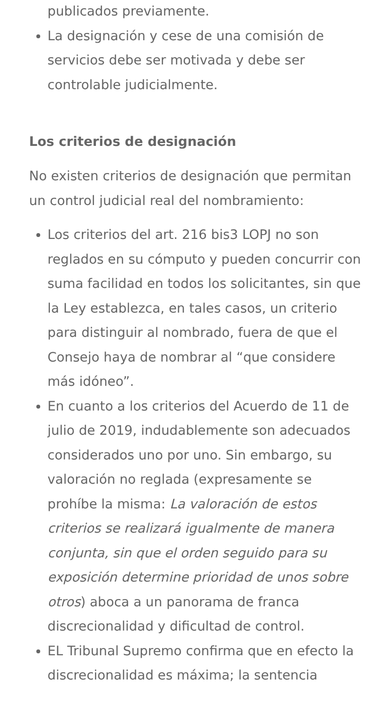publicados previamente.
La designación y cese de una comisión de servicios debe ser motivada y debe ser controlable judicialmente.
Los criterios de designación
No existen criterios de designación que permitan un control judicial real del nombramiento:
Los criterios del art. 216 bis3 LOPJ no son reglados en su cómputo y pueden concurrir con suma facilidad en todos los solicitantes, sin que la Ley establezca, en tales casos, un criterio para distinguir al nombrado, fuera de que el Consejo haya de nombrar al “que considere más idóneo”.
En cuanto a los criterios del Acuerdo de 11 de julio de 2019, indudablemente son adecuados considerados uno por uno. Sin embargo, su valoración no reglada (expresamente se prohíbe la misma: La valoración de estos criterios se realizará igualmente de manera conjunta, sin que el orden seguido para su exposición determine prioridad de unos sobre otros) aboca a un panorama de franca discrecionalidad y dificultad de control.
EL Tribunal Supremo confirma que en efecto la discrecionalidad es máxima; la sentencia